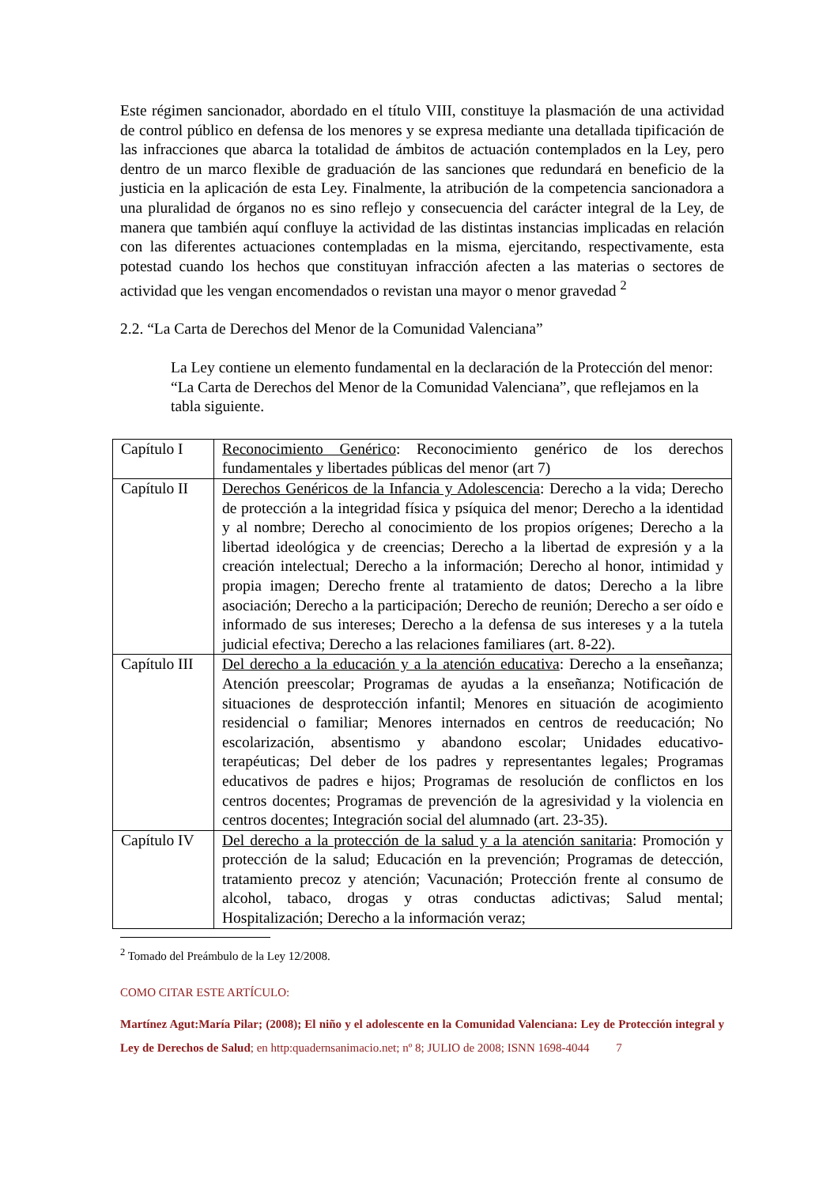Este régimen sancionador, abordado en el título VIII, constituye la plasmación de una actividad de control público en defensa de los menores y se expresa mediante una detallada tipificación de las infracciones que abarca la totalidad de ámbitos de actuación contemplados en la Ley, pero dentro de un marco flexible de graduación de las sanciones que redundará en beneficio de la justicia en la aplicación de esta Ley. Finalmente, la atribución de la competencia sancionadora a una pluralidad de órganos no es sino reflejo y consecuencia del carácter integral de la Ley, de manera que también aquí confluye la actividad de las distintas instancias implicadas en relación con las diferentes actuaciones contempladas en la misma, ejercitando, respectivamente, esta potestad cuando los hechos que constituyan infracción afecten a las materias o sectores de actividad que les vengan encomendados o revistan una mayor o menor gravedad <sup>2</sup>
2.2. “La Carta de Derechos del Menor de la Comunidad Valenciana”
La Ley contiene un elemento fundamental en la declaración de la Protección del menor: “La Carta de Derechos del Menor de la Comunidad Valenciana”, que reflejamos en la tabla siguiente.
| Capítulo I | Reconocimiento Genérico : Reconocimiento genérico de los derechos fundamentales y libertades públicas del menor (art 7) |
| Capítulo II | Derechos Genéricos de la Infancia y Adolescencia : Derecho a la vida; Derecho de protección a la integridad física y psíquica del menor; Derecho a la identidad y al nombre; Derecho al conocimiento de los propios orígenes; Derecho a la libertad ideológica y de creencias; Derecho a la libertad de expresión y a la creación intelectual; Derecho a la información; Derecho al honor, intimidad y propia imagen; Derecho frente al tratamiento de datos; Derecho a la libre asociación; Derecho a la participación; Derecho de reunión; Derecho a ser oído e informado de sus intereses; Derecho a la defensa de sus intereses y a la tutela judicial efectiva; Derecho a las relaciones familiares (art. 8-22). |
| Capítulo III | Del derecho a la educación y a la atención educativa : Derecho a la enseñanza; Atención preescolar; Programas de ayudas a la enseñanza; Notificación de situaciones de desprotección infantil; Menores en situación de acogimiento residencial o familiar; Menores internados en centros de reeducación; No escolarización, absentismo y abandono escolar; Unidades educativo-terapéuticas; Del deber de los padres y representantes legales; Programas educativos de padres e hijos; Programas de resolución de conflictos en los centros docentes; Programas de prevención de la agresividad y la violencia en centros docentes; Integración social del alumnado (art. 23-35). |
| Capítulo IV | Del derecho a la protección de la salud y a la atención sanitaria : Promoción y protección de la salud; Educación en la prevención; Programas de detección, tratamiento precoz y atención; Vacunación; Protección frente al consumo de alcohol, tabaco, drogas y otras conductas adictivas; Salud mental; Hospitalización; Derecho a la información veraz; |
<sup>2</sup> Tomado del Preámbulo de la Ley 12/2008.
COMO CITAR ESTE ARTÍCULO:
Martínez Agut:María Pilar; (2008); El niño y el adolescente en la Comunidad Valenciana: Ley de Protección integral y Ley de Derechos de Salud; en http:quadernsanimacio.net; nº 8; JULIO de 2008; ISNN 1698-4044 7